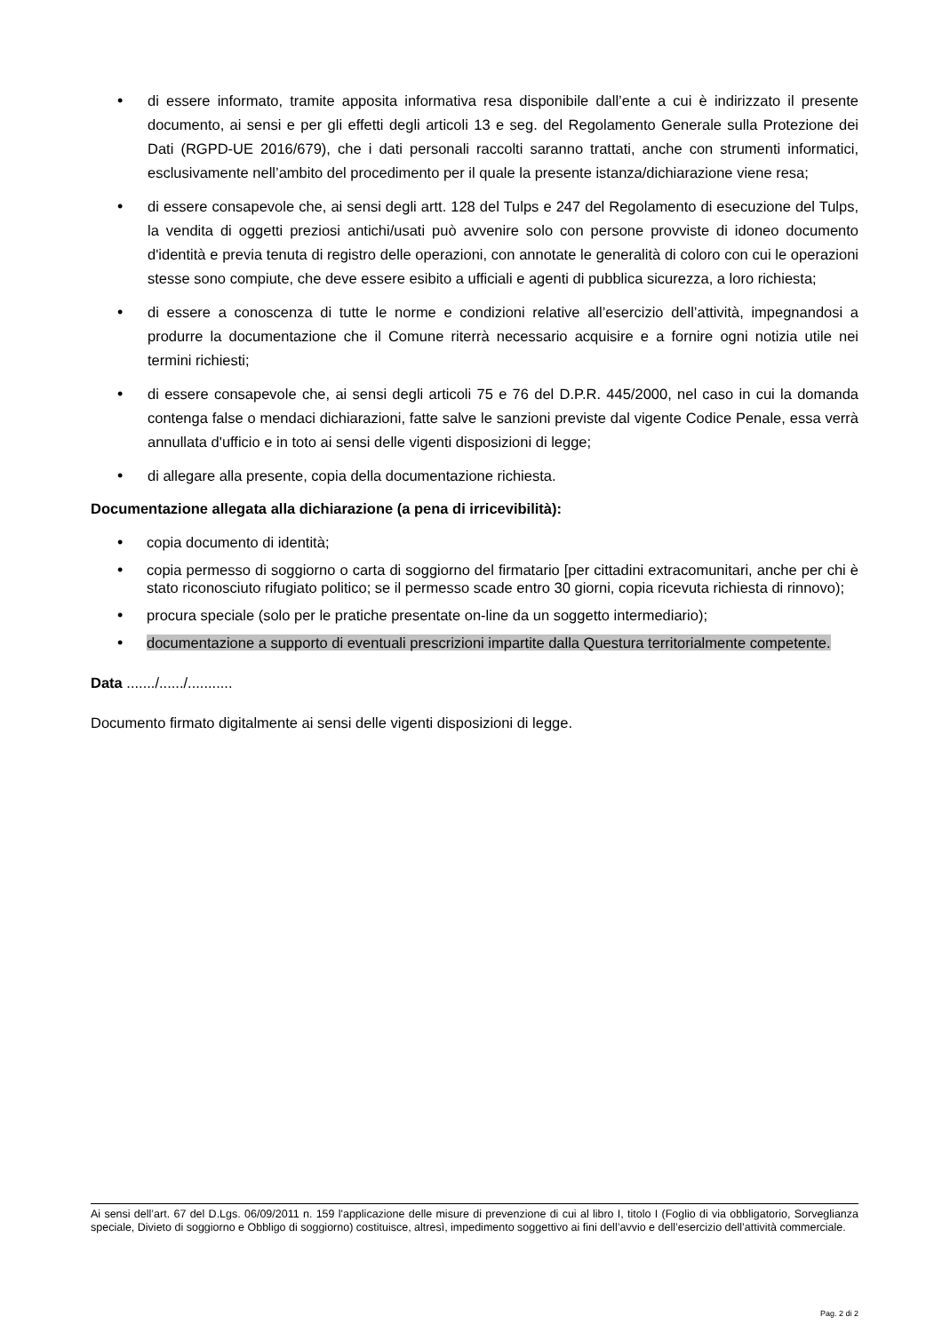• di essere informato, tramite apposita informativa resa disponibile dall’ente a cui è indirizzato il presente documento, ai sensi e per gli effetti degli articoli 13 e seg. del Regolamento Generale sulla Protezione dei Dati (RGPD-UE 2016/679), che i dati personali raccolti saranno trattati, anche con strumenti informatici, esclusivamente nell’ambito del procedimento per il quale la presente istanza/dichiarazione viene resa;
• di essere consapevole che, ai sensi degli artt. 128 del Tulps e 247 del Regolamento di esecuzione del Tulps, la vendita di oggetti preziosi antichi/usati può avvenire solo con persone provviste di idoneo documento d'identità e previa tenuta di registro delle operazioni, con annotate le generalità di coloro con cui le operazioni stesse sono compiute, che deve essere esibito a ufficiali e agenti di pubblica sicurezza, a loro richiesta;
• di essere a conoscenza di tutte le norme e condizioni relative all’esercizio dell’attività, impegnandosi a produrre la documentazione che il Comune riterrà necessario acquisire e a fornire ogni notizia utile nei termini richiesti;
• di essere consapevole che, ai sensi degli articoli 75 e 76 del D.P.R. 445/2000, nel caso in cui la domanda contenga false o mendaci dichiarazioni, fatte salve le sanzioni previste dal vigente Codice Penale, essa verrà annullata d'ufficio e in toto ai sensi delle vigenti disposizioni di legge;
• di allegare alla presente, copia della documentazione richiesta.
Documentazione allegata alla dichiarazione (a pena di irricevibilità):
• copia documento di identità;
• copia permesso di soggiorno o carta di soggiorno del firmatario [per cittadini extracomunitari, anche per chi è stato riconosciuto rifugiato politico; se il permesso scade entro 30 giorni, copia ricevuta richiesta di rinnovo);
• procura speciale (solo per le pratiche presentate on-line da un soggetto intermediario);
• documentazione a supporto di eventuali prescrizioni impartite dalla Questura territorialmente competente.
Data ......./....../...........
Documento firmato digitalmente ai sensi delle vigenti disposizioni di legge.
Ai sensi dell’art. 67 del D.Lgs. 06/09/2011 n. 159 l'applicazione delle misure di prevenzione di cui al libro I, titolo I (Foglio di via obbligatorio, Sorveglianza speciale, Divieto di soggiorno e Obbligo di soggiorno) costituisce, altresì, impedimento soggettivo ai fini dell’avvio e dell’esercizio dell’attività commerciale.
Pag. 2 di 2